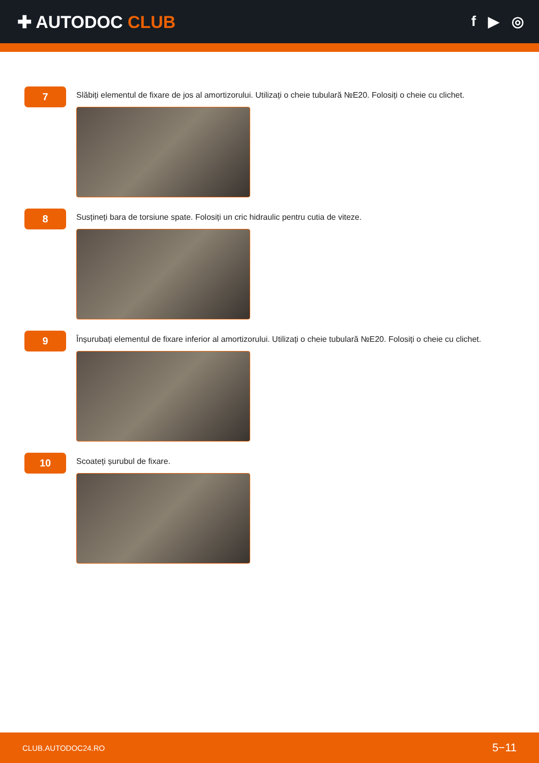✚ AUTODOC CLUB
f ▶ ◎
7
Slăbiți elementul de fixare de jos al amortizorului. Utilizați o cheie tubulară №E20. Folosiți o cheie cu clichet.
8
Susțineți bara de torsiune spate. Folosiți un cric hidraulic pentru cutia de viteze.
9
Înșurubați elementul de fixare inferior al amortizorului. Utilizați o cheie tubulară №E20. Folosiți o cheie cu clichet.
10
Scoateți șurubul de fixare.
CLUB.AUTODOC24.RO 5−11